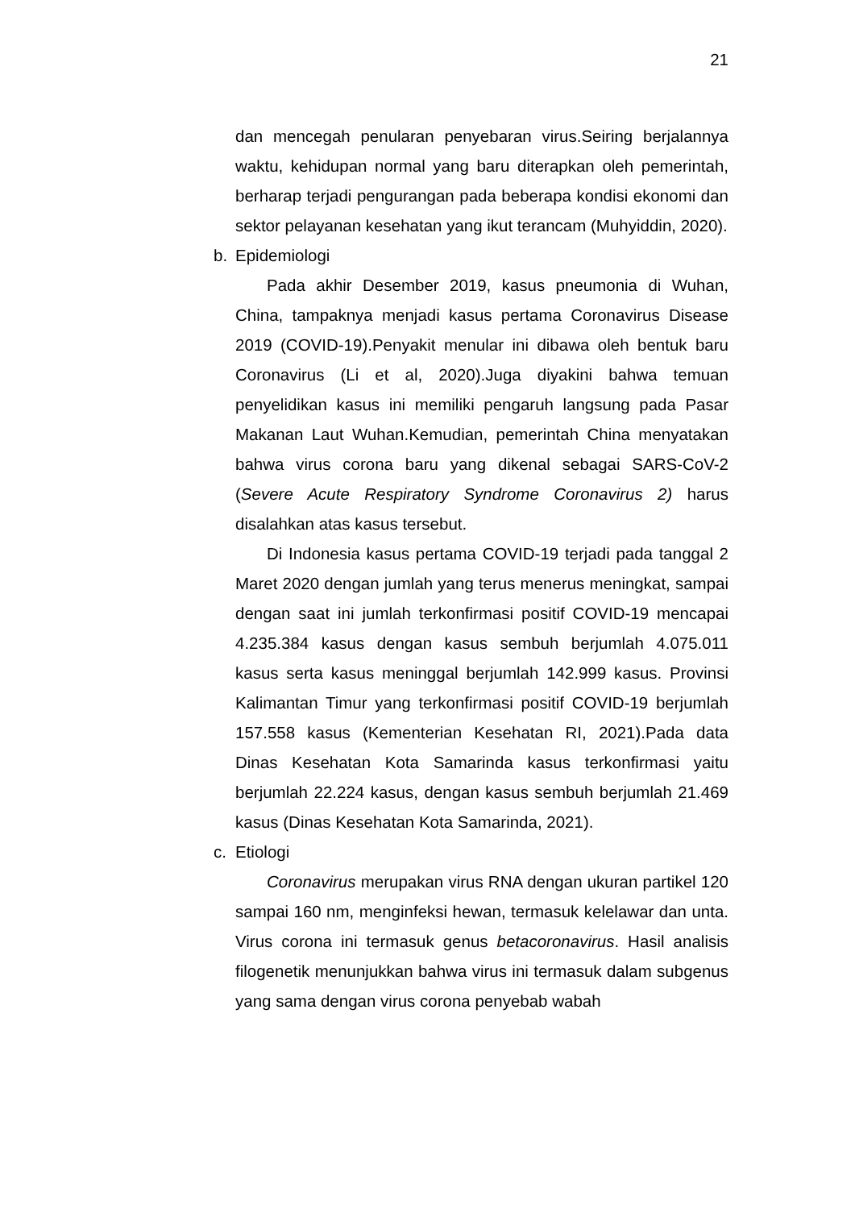21
dan mencegah penularan penyebaran virus.Seiring berjalannya waktu, kehidupan normal yang baru diterapkan oleh pemerintah, berharap terjadi pengurangan pada beberapa kondisi ekonomi dan sektor pelayanan kesehatan yang ikut terancam (Muhyiddin, 2020).
b. Epidemiologi
Pada akhir Desember 2019, kasus pneumonia di Wuhan, China, tampaknya menjadi kasus pertama Coronavirus Disease 2019 (COVID-19).Penyakit menular ini dibawa oleh bentuk baru Coronavirus (Li et al, 2020).Juga diyakini bahwa temuan penyelidikan kasus ini memiliki pengaruh langsung pada Pasar Makanan Laut Wuhan.Kemudian, pemerintah China menyatakan bahwa virus corona baru yang dikenal sebagai SARS-CoV-2 (Severe Acute Respiratory Syndrome Coronavirus 2) harus disalahkan atas kasus tersebut.
Di Indonesia kasus pertama COVID-19 terjadi pada tanggal 2 Maret 2020 dengan jumlah yang terus menerus meningkat, sampai dengan saat ini jumlah terkonfirmasi positif COVID-19 mencapai 4.235.384 kasus dengan kasus sembuh berjumlah 4.075.011 kasus serta kasus meninggal berjumlah 142.999 kasus. Provinsi Kalimantan Timur yang terkonfirmasi positif COVID-19 berjumlah 157.558 kasus (Kementerian Kesehatan RI, 2021).Pada data Dinas Kesehatan Kota Samarinda kasus terkonfirmasi yaitu berjumlah 22.224 kasus, dengan kasus sembuh berjumlah 21.469 kasus (Dinas Kesehatan Kota Samarinda, 2021).
c. Etiologi
Coronavirus merupakan virus RNA dengan ukuran partikel 120 sampai 160 nm, menginfeksi hewan, termasuk kelelawar dan unta. Virus corona ini termasuk genus betacoronavirus. Hasil analisis filogenetik menunjukkan bahwa virus ini termasuk dalam subgenus yang sama dengan virus corona penyebab wabah